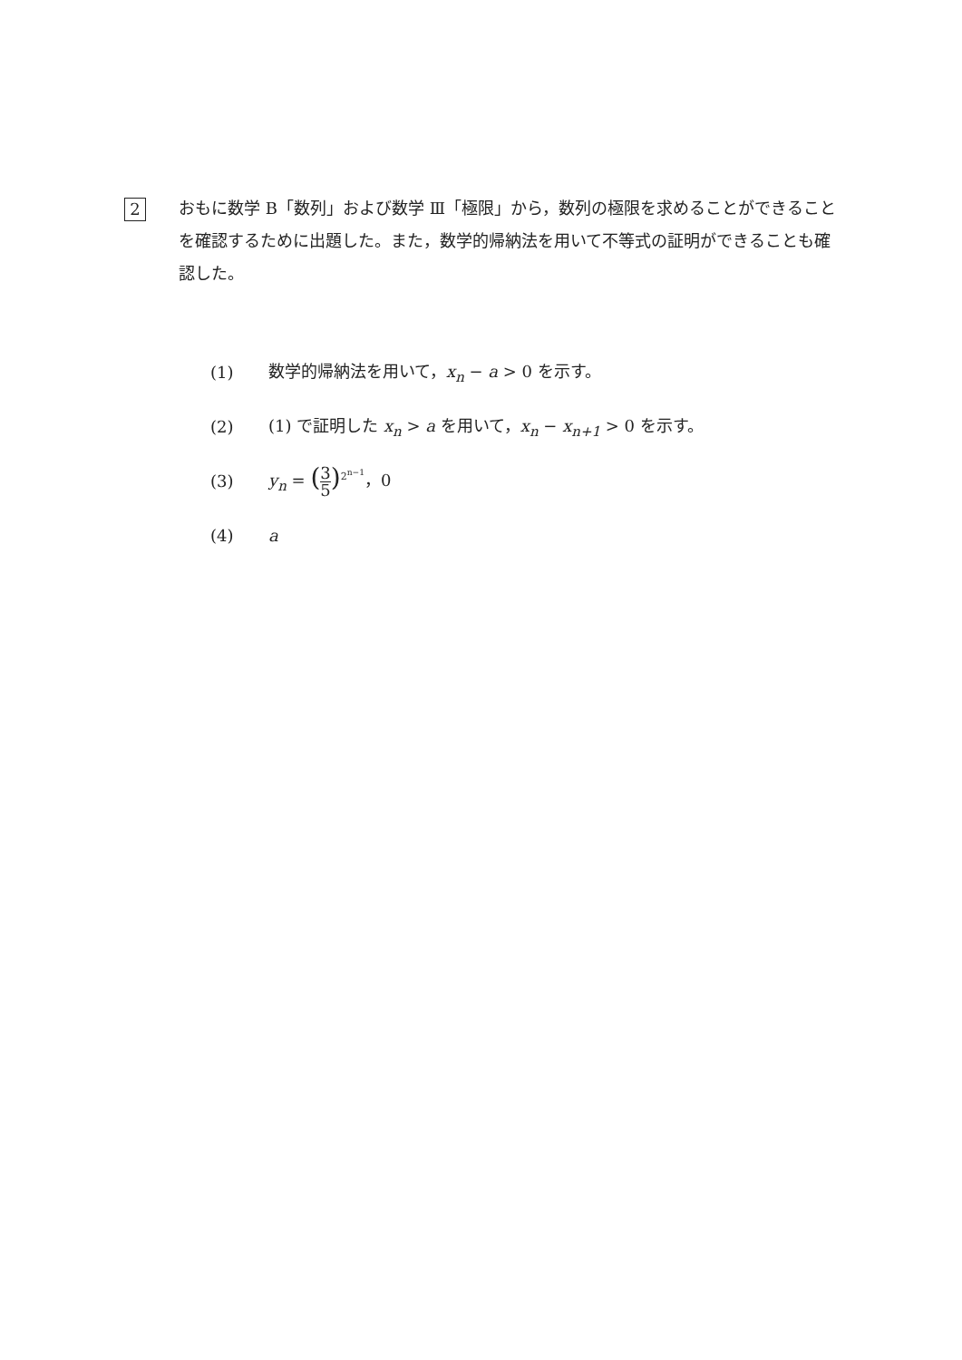2
おもに数学 B「数列」および数学 Ⅲ「極限」から，数列の極限を求めることができることを確認するために出題した。また，数学的帰納法を用いて不等式の証明ができることも確認した。
(1) 数学的帰納法を用いて，x<sub>n</sub> − a > 0 を示す。
(2) (1) で証明した x<sub>n</sub> > a を用いて，x<sub>n</sub> − x<sub>n+1</sub> > 0 を示す。
(3) y<sub>n</sub> = (3 5)<sup>2<sup>n−1</sup></sup>，0
(4) a